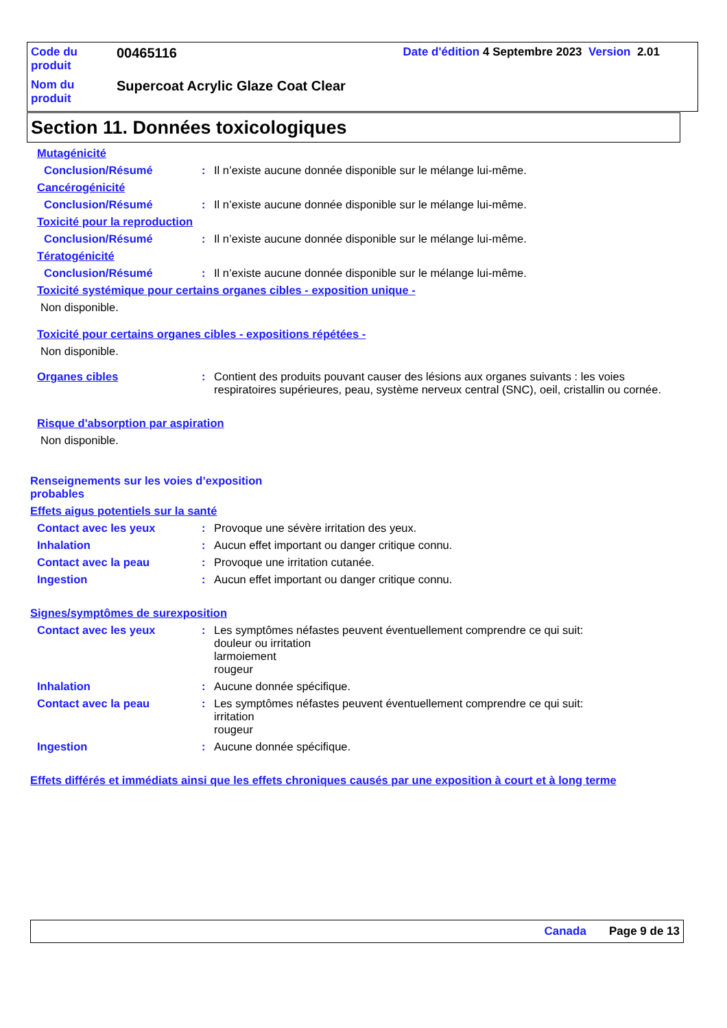| Code du produit | 00465116 | Date d'édition 4 Septembre 2023 Version 2.01 |
| Nom du produit | Supercoat Acrylic Glaze Coat Clear | |
Section 11. Données toxicologiques
Mutagénicité
Conclusion/Résumé : Il n’existe aucune donnée disponible sur le mélange lui-même.
Cancérogénicité
Conclusion/Résumé : Il n’existe aucune donnée disponible sur le mélange lui-même.
Toxicité pour la reproduction
Conclusion/Résumé : Il n’existe aucune donnée disponible sur le mélange lui-même.
Tératogénicité
Conclusion/Résumé : Il n’existe aucune donnée disponible sur le mélange lui-même.
Toxicité systémique pour certains organes cibles - exposition unique -
Non disponible.
Toxicité pour certains organes cibles - expositions répétées -
Non disponible.
Organes cibles : Contient des produits pouvant causer des lésions aux organes suivants : les voies respiratoires supérieures, peau, système nerveux central (SNC), oeil, cristallin ou cornée.
Risque d'absorption par aspiration
Non disponible.
Renseignements sur les voies d’exposition probables
Effets aigus potentiels sur la santé
Contact avec les yeux : Provoque une sévère irritation des yeux.
Inhalation : Aucun effet important ou danger critique connu.
Contact avec la peau : Provoque une irritation cutanée.
Ingestion : Aucun effet important ou danger critique connu.
Signes/symptômes de surexposition
Contact avec les yeux : Les symptômes néfastes peuvent éventuellement comprendre ce qui suit:
douleur ou irritation
larmoiement
rougeur
Inhalation : Aucune donnée spécifique.
Contact avec la peau : Les symptômes néfastes peuvent éventuellement comprendre ce qui suit:
irritation
rougeur
Ingestion : Aucune donnée spécifique.
Effets différés et immédiats ainsi que les effets chroniques causés par une exposition à court et à long terme
Canada Page 9 de 13